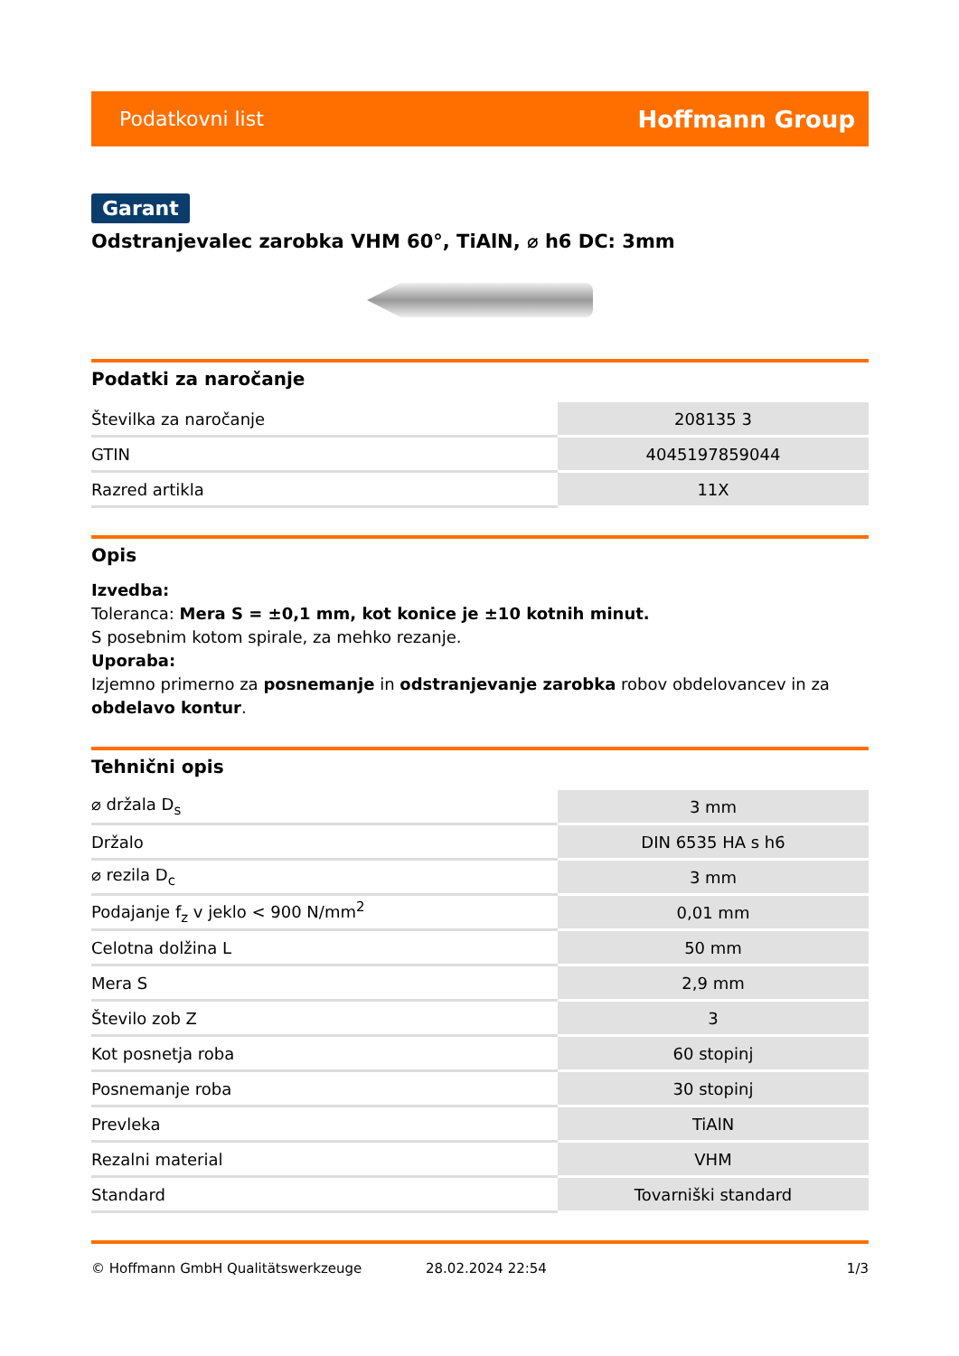Podatkovni list Hoffmann Group
Garant
Odstranjevalec zarobka VHM 60°, TiAlN, ⌀ h6 DC: 3mm
Podatki za naročanje
| Številka za naročanje | 208135 3 |
| GTIN | 4045197859044 |
| Razred artikla | 11X |
Opis
Izvedba:
Toleranca: Mera S = ±0,1 mm, kot konice je ±10 kotnih minut.
S posebnim kotom spirale, za mehko rezanje.
Uporaba:
Izjemno primerno za posnemanje in odstranjevanje zarobka robov obdelovancev in za obdelavo kontur.
Tehnični opis
| ⌀ držala D<sub>s</sub> | 3 mm |
| Držalo | DIN 6535 HA s h6 |
| ⌀ rezila D<sub>c</sub> | 3 mm |
| Podajanje f<sub>z</sub> v jeklo < 900 N/mm<sup>2</sup> | 0,01 mm |
| Celotna dolžina L | 50 mm |
| Mera S | 2,9 mm |
| Število zob Z | 3 |
| Kot posnetja roba | 60 stopinj |
| Posnemanje roba | 30 stopinj |
| Prevleka | TiAlN |
| Rezalni material | VHM |
| Standard | Tovarniški standard |
© Hoffmann GmbH Qualitätswerkzeuge 28.02.2024 22:54 1/3